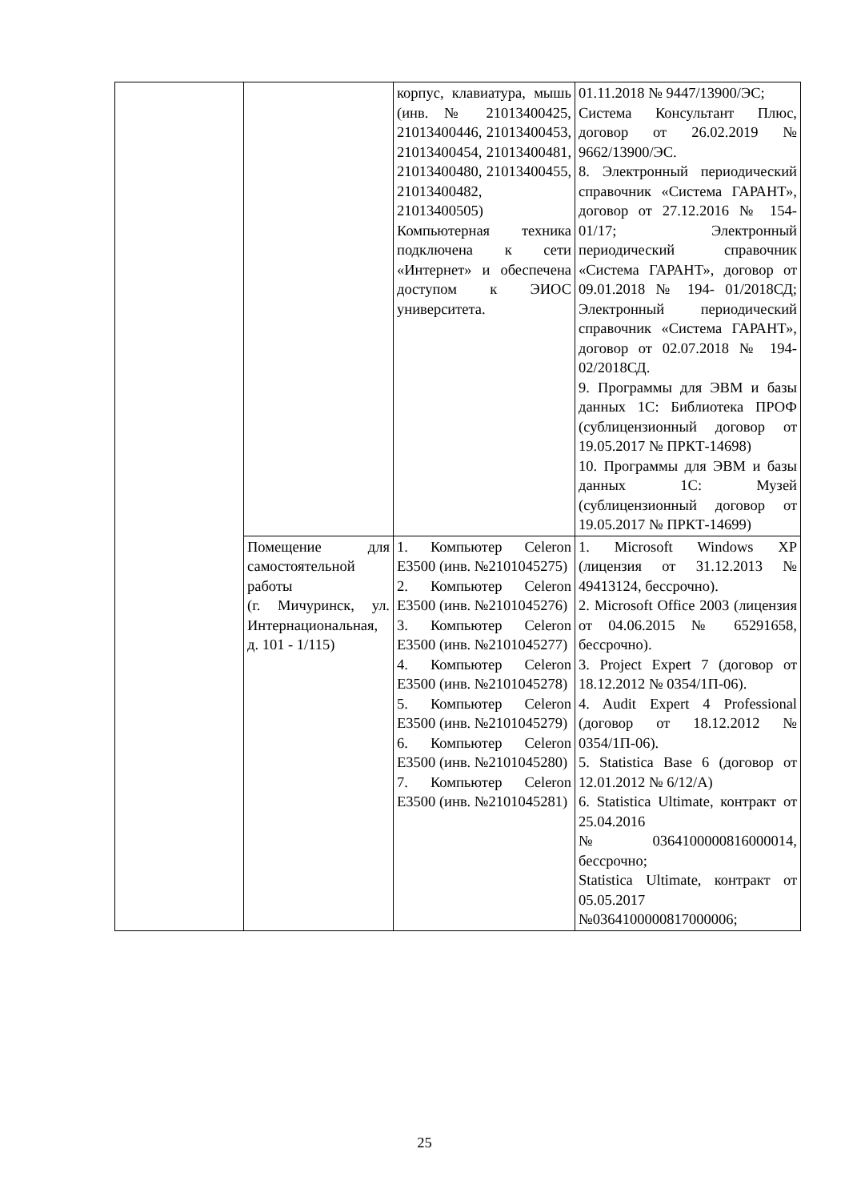| | | корпус, клавиатура, мышь (инв. № 21013400425, 21013400446, 21013400453, 21013400454, 21013400481, 21013400480, 21013400455, 21013400482, 21013400505) Компьютерная техника подключена к сети «Интернет» и обеспечена доступом к ЭИОС университета. | 01.11.2018 № 9447/13900/ЭС; Система Консультант Плюс, договор от 26.02.2019 № 9662/13900/ЭС. 8. Электронный периодический справочник «Система ГАРАНТ», договор от 27.12.2016 № 154-01/17; Электронный периодический справочник «Система ГАРАНТ», договор от 09.01.2018 № 194- 01/2018СД; Электронный периодический справочник «Система ГАРАНТ», договор от 02.07.2018 № 194-02/2018СД. 9. Программы для ЭВМ и базы данных 1С: Библиотека ПРОФ (сублицензионный договор от 19.05.2017 № ПРКТ-14698) 10. Программы для ЭВМ и базы данных 1С: Музей (сублицензионный договор от 19.05.2017 № ПРКТ-14699) |
| | Помещение для самостоятельной работы (г. Мичуринск, ул. Интернациональная, д. 101 - 1/115) | 1. Компьютер Celeron E3500 (инв. №2101045275) 2. Компьютер Celeron E3500 (инв. №2101045276) 3. Компьютер Celeron E3500 (инв. №2101045277) 4. Компьютер Celeron E3500 (инв. №2101045278) 5. Компьютер Celeron E3500 (инв. №2101045279) 6. Компьютер Celeron E3500 (инв. №2101045280) 7. Компьютер Celeron E3500 (инв. №2101045281) | 1. Microsoft Windows XP (лицензия от 31.12.2013 № 49413124, бессрочно). 2. Microsoft Office 2003 (лицензия от 04.06.2015 № 65291658, бессрочно). 3. Project Expert 7 (договор от 18.12.2012 № 0354/1П-06). 4. Audit Expert 4 Professional (договор от 18.12.2012 № 0354/1П-06). 5. Statistica Base 6 (договор от 12.01.2012 № 6/12/А) 6. Statistica Ultimate, контракт от 25.04.2016 №0364100000816000014, бессрочно; Statistica Ultimate, контракт от 05.05.2017 №0364100000817000006; |
25